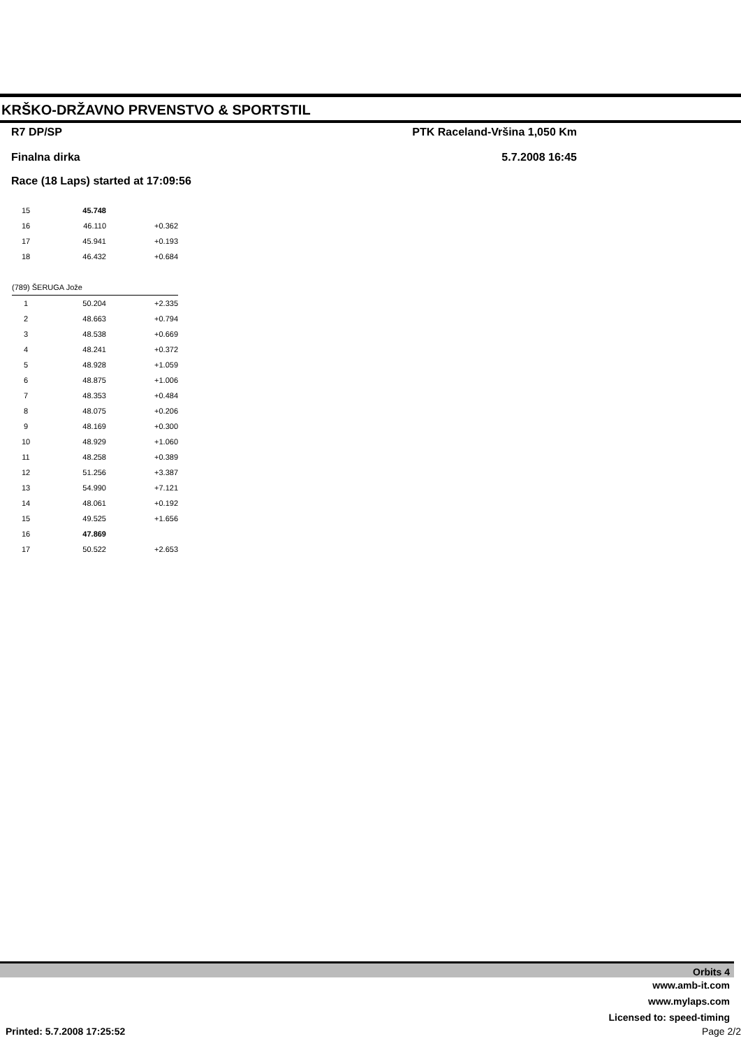KRŠKO-DRŽAVNO PRVENSTVO & SPORTSTIL
R7 DP/SP PTK Raceland-Vršina 1,050 Km
Finalna dirka 5.7.2008 16:45
Race (18 Laps) started at 17:09:56
| 15 | 45.748 | |
| 16 | 46.110 | +0.362 |
| 17 | 45.941 | +0.193 |
| 18 | 46.432 | +0.684 |
| (789) ŠERUGA Jože | | |
| 1 | 50.204 | +2.335 |
| 2 | 48.663 | +0.794 |
| 3 | 48.538 | +0.669 |
| 4 | 48.241 | +0.372 |
| 5 | 48.928 | +1.059 |
| 6 | 48.875 | +1.006 |
| 7 | 48.353 | +0.484 |
| 8 | 48.075 | +0.206 |
| 9 | 48.169 | +0.300 |
| 10 | 48.929 | +1.060 |
| 11 | 48.258 | +0.389 |
| 12 | 51.256 | +3.387 |
| 13 | 54.990 | +7.121 |
| 14 | 48.061 | +0.192 |
| 15 | 49.525 | +1.656 |
| 16 | 47.869 | |
| 17 | 50.522 | +2.653 |
Orbits 4
www.amb-it.com
www.mylaps.com
Licensed to: speed-timing
Printed: 5.7.2008 17:25:52 Page 2/2